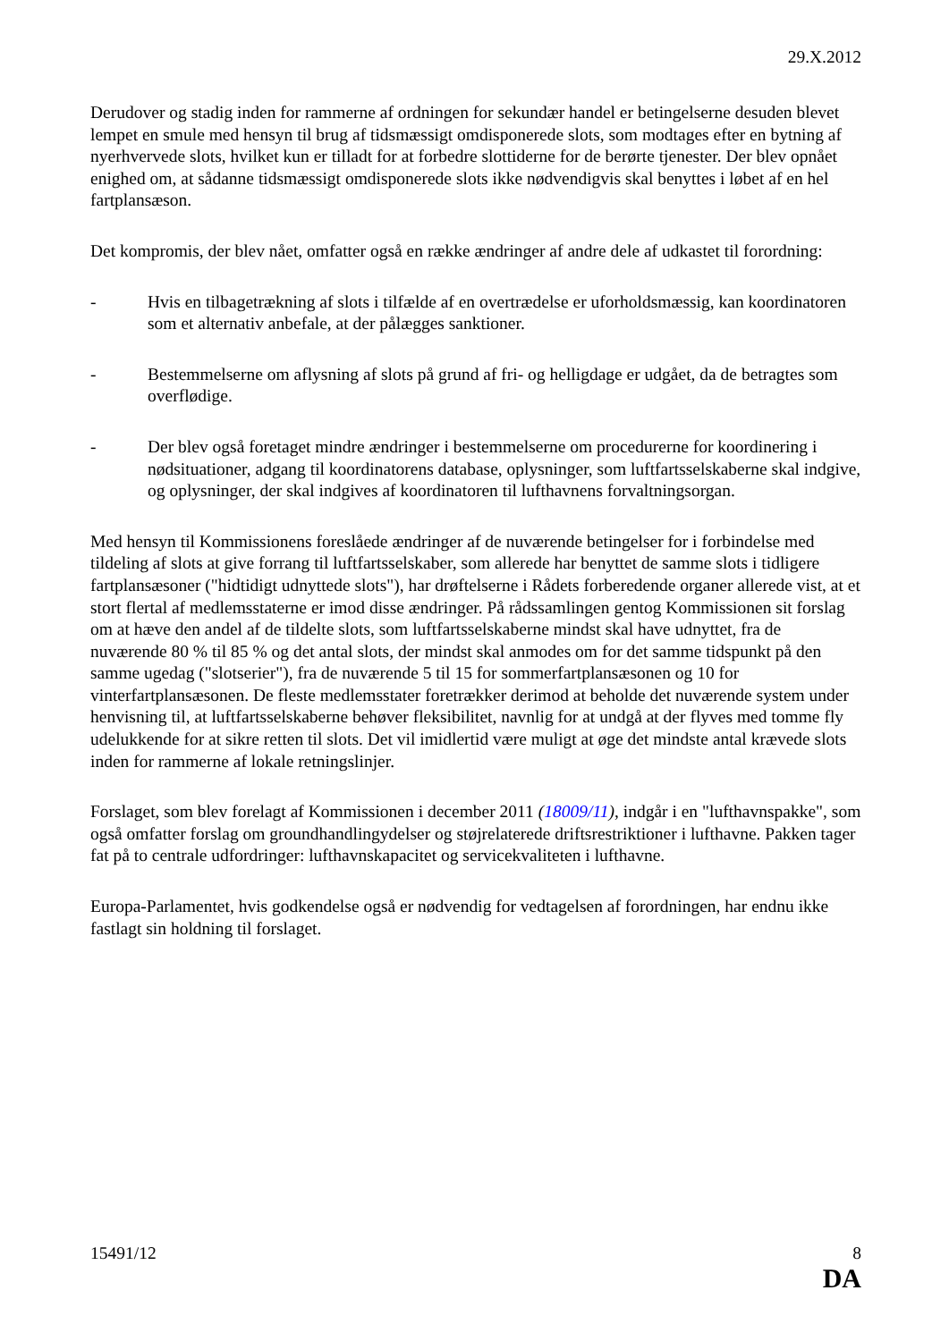29.X.2012
Derudover og stadig inden for rammerne af ordningen for sekundær handel er betingelserne desuden blevet lempet en smule med hensyn til brug af tidsmæssigt omdisponerede slots, som modtages efter en bytning af nyerhvervede slots, hvilket kun er tilladt for at forbedre slottiderne for de berørte tjenester. Der blev opnået enighed om, at sådanne tidsmæssigt omdisponerede slots ikke nødvendigvis skal benyttes i løbet af en hel fartplansæson.
Det kompromis, der blev nået, omfatter også en række ændringer af andre dele af udkastet til forordning:
- Hvis en tilbagetrækning af slots i tilfælde af en overtrædelse er uforholdsmæssig, kan koordinatoren som et alternativ anbefale, at der pålægges sanktioner.
- Bestemmelserne om aflysning af slots på grund af fri- og helligdage er udgået, da de betragtes som overflødige.
- Der blev også foretaget mindre ændringer i bestemmelserne om procedurerne for koordinering i nødsituationer, adgang til koordinatorens database, oplysninger, som luftfartsselskaberne skal indgive, og oplysninger, der skal indgives af koordinatoren til lufthavnens forvaltningsorgan.
Med hensyn til Kommissionens foreslåede ændringer af de nuværende betingelser for i forbindelse med tildeling af slots at give forrang til luftfartsselskaber, som allerede har benyttet de samme slots i tidligere fartplansæsoner ("hidtidigt udnyttede slots"), har drøftelserne i Rådets forberedende organer allerede vist, at et stort flertal af medlemsstaterne er imod disse ændringer. På rådssamlingen gentog Kommissionen sit forslag om at hæve den andel af de tildelte slots, som luftfartsselskaberne mindst skal have udnyttet, fra de nuværende 80 % til 85 % og det antal slots, der mindst skal anmodes om for det samme tidspunkt på den samme ugedag ("slotserier"), fra de nuværende 5 til 15 for sommerfartplansæsonen og 10 for vinterfartplansæsonen. De fleste medlemsstater foretrækker derimod at beholde det nuværende system under henvisning til, at luftfartsselskaberne behøver fleksibilitet, navnlig for at undgå at der flyves med tomme fly udelukkende for at sikre retten til slots. Det vil imidlertid være muligt at øge det mindste antal krævede slots inden for rammerne af lokale retningslinjer.
Forslaget, som blev forelagt af Kommissionen i december 2011 (18009/11), indgår i en "lufthavnspakke", som også omfatter forslag om groundhandlingydelser og støjrelaterede driftsrestriktioner i lufthavne. Pakken tager fat på to centrale udfordringer: lufthavnskapacitet og servicekvaliteten i lufthavne.
Europa-Parlamentet, hvis godkendelse også er nødvendig for vedtagelsen af forordningen, har endnu ikke fastlagt sin holdning til forslaget.
15491/12 8
DA